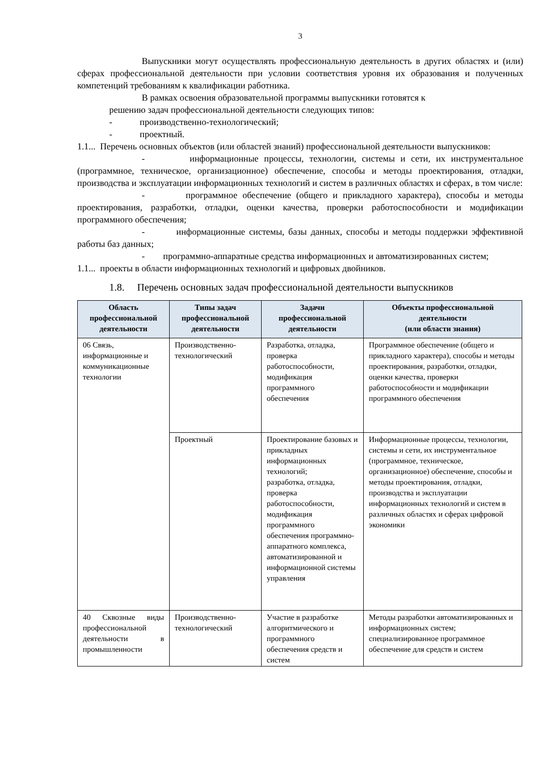3
Выпускники могут осуществлять профессиональную деятельность в других областях и (или) сферах профессиональной деятельности при условии соответствия уровня их образования и полученных компетенций требованиям к квалификации работника.
В рамках освоения образовательной программы выпускники готовятся к
решению задач профессиональной деятельности следующих типов:
- производственно-технологический;
- проектный.
1.1... Перечень основных объектов (или областей знаний) профессиональной деятельности выпускников:
- информационные процессы, технологии, системы и сети, их инструментальное (программное, техническое, организационное) обеспечение, способы и методы проектирования, отладки, производства и эксплуатации информационных технологий и систем в различных областях и сферах, в том числе:
- программное обеспечение (общего и прикладного характера), способы и методы проектирования, разработки, отладки, оценки качества, проверки работоспособности и модификации программного обеспечения;
- информационные системы, базы данных, способы и методы поддержки эффективной работы баз данных;
- программно-аппаратные средства информационных и автоматизированных систем;
1.1... проекты в области информационных технологий и цифровых двойников.
1.8. Перечень основных задач профессиональной деятельности выпускников
| Область профессиональной деятельности | Типы задач профессиональной деятельности | Задачи профессиональной деятельности | Объекты профессиональной деятельности (или области знания) |
| --- | --- | --- | --- |
| 06 Связь, информационные и коммуникационные технологии | Производственно-технологический | Разработка, отладка, проверка работоспособности, модификация программного обеспечения | Программное обеспечение (общего и прикладного характера), способы и методы проектирования, разработки, отладки, оценки качества, проверки работоспособности и модификации программного обеспечения |
| | Проектный | Проектирование базовых и прикладных информационных технологий; разработка, отладка, проверка работоспособности, модификация программного обеспечения программно-аппаратного комплекса, автоматизированной и информационной системы управления | Информационные процессы, технологии, системы и сети, их инструментальное (программное, техническое, организационное) обеспечение, способы и методы проектирования, отладки, производства и эксплуатации информационных технологий и систем в различных областях и сферах цифровой экономики |
| 40 Сквозные виды профессиональной деятельности в промышленности | Производственно-технологический | Участие в разработке алгоритмического и программного обеспечения средств и систем | Методы разработки автоматизированных и информационных систем; специализированное программное обеспечение для средств и систем |